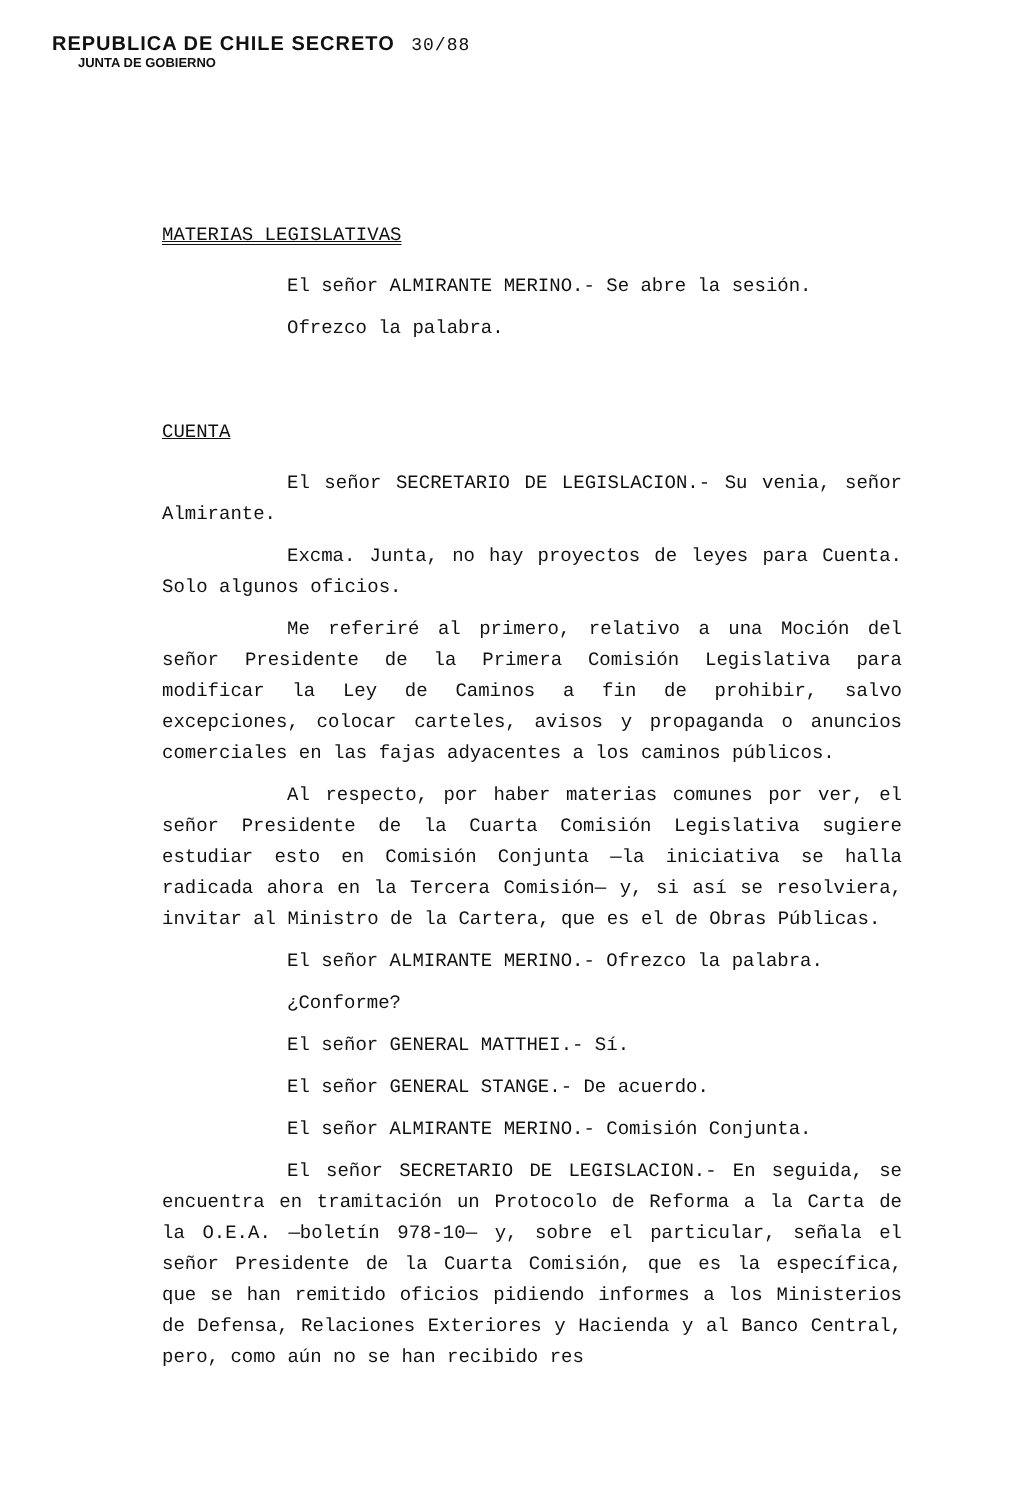REPUBLICA DE CHILE SECRETO 30/88
JUNTA DE GOBIERNO
MATERIAS LEGISLATIVAS
El señor ALMIRANTE MERINO.- Se abre la sesión.
Ofrezco la palabra.
CUENTA
El señor SECRETARIO DE LEGISLACION.- Su venia, señor Almirante.
Excma. Junta, no hay proyectos de leyes para Cuenta. Solo algunos oficios.
Me referiré al primero, relativo a una Moción del señor Presidente de la Primera Comisión Legislativa para modificar la Ley de Caminos a fin de prohibir, salvo excepciones, colocar carteles, avisos y propaganda o anuncios comerciales en las fajas adyacentes a los caminos públicos.
Al respecto, por haber materias comunes por ver, el señor Presidente de la Cuarta Comisión Legislativa sugiere estudiar esto en Comisión Conjunta —la iniciativa se halla radicada ahora en la Tercera Comisión— y, si así se resolviera, invitar al Ministro de la Cartera, que es el de Obras Públicas.
El señor ALMIRANTE MERINO.- Ofrezco la palabra.
¿Conforme?
El señor GENERAL MATTHEI.- Sí.
El señor GENERAL STANGE.- De acuerdo.
El señor ALMIRANTE MERINO.- Comisión Conjunta.
El señor SECRETARIO DE LEGISLACION.- En seguida, se encuentra en tramitación un Protocolo de Reforma a la Carta de la O.E.A. —boletín 978-10— y, sobre el particular, señala el señor Presidente de la Cuarta Comisión, que es la específica, que se han remitido oficios pidiendo informes a los Ministerios de Defensa, Relaciones Exteriores y Hacienda y al Banco Central, pero, como aún no se han recibido res